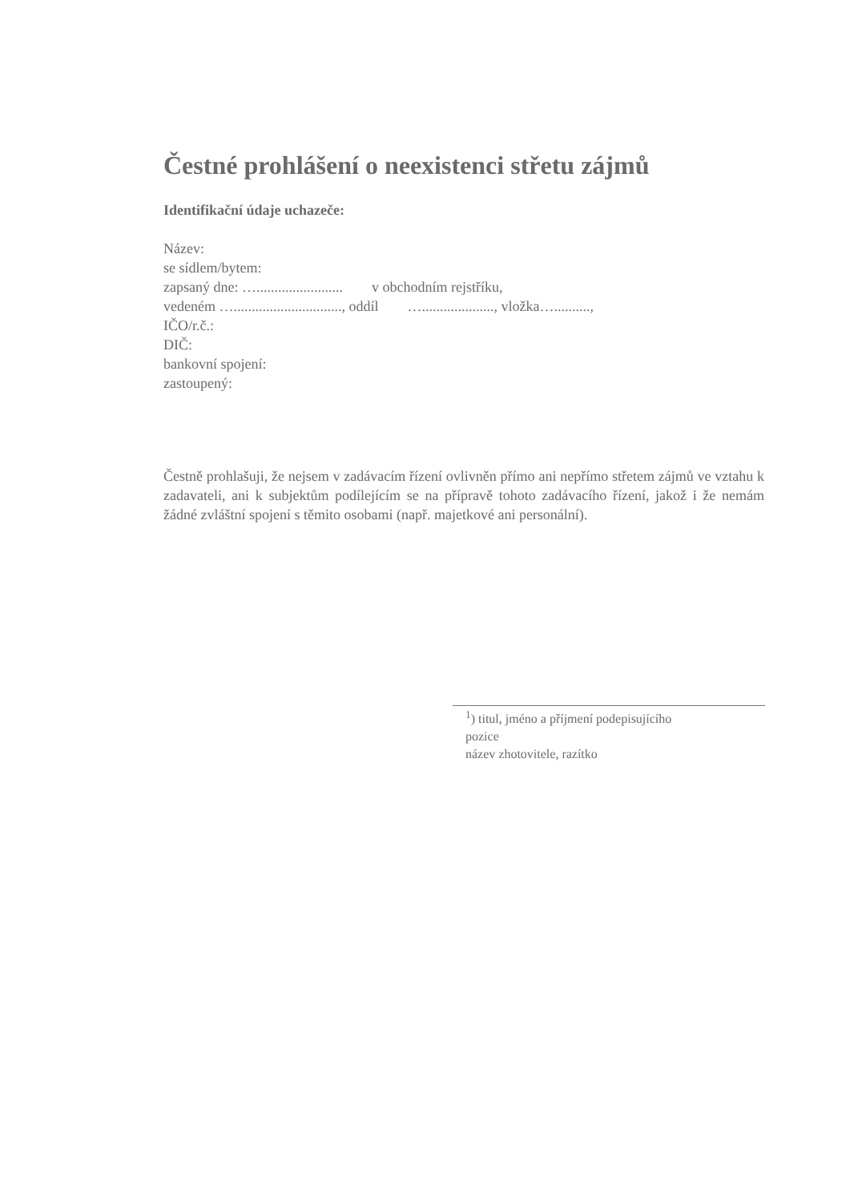Čestné prohlášení o neexistenci střetu zájmů
Identifikační údaje uchazeče:
Název:
se sídlem/bytem:
zapsaný dne: …........................ v obchodním rejstříku,
vedeném ….............................., oddíl …...................., vložka…..........,
IČO/r.č.:
DIČ:
bankovní spojení:
zastoupený:
Čestně prohlašuji, že nejsem v zadávacím řízení ovlivněn přímo ani nepřímo střetem zájmů ve vztahu k zadavateli, ani k subjektům podílejícím se na přípravě tohoto zadávacího řízení, jakož i že nemám žádné zvláštní spojení s těmito osobami (např. majetkové ani personální).
<sup>1</sup>) titul, jméno a příjmení podepisujícího
pozice
název zhotovitele, razítko